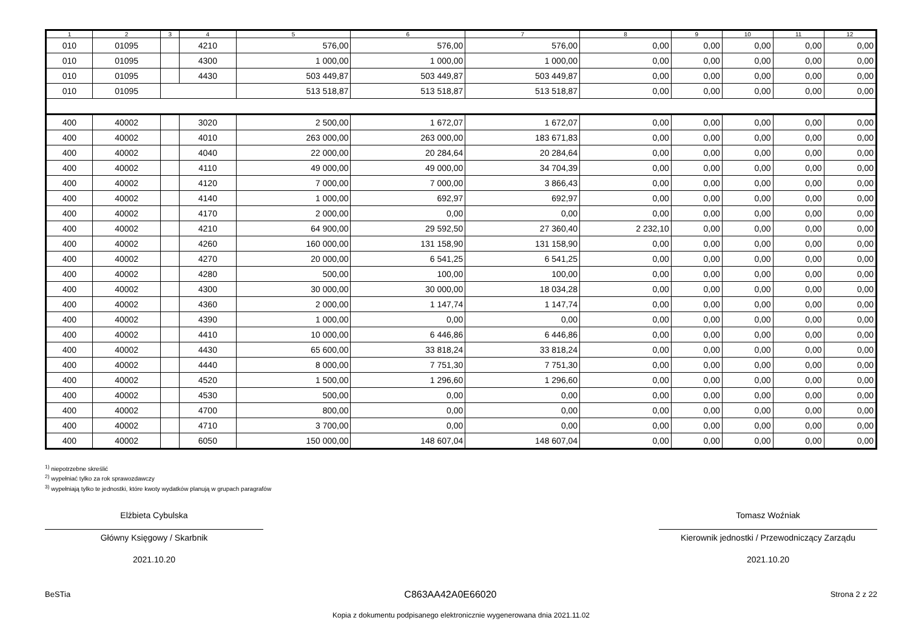| 1 | 2 | 3 | 4 | 5 | 6 | 7 | 8 | 9 | 10 | 11 | 12 |
| --- | --- | --- | --- | --- | --- | --- | --- | --- | --- | --- | --- |
| 010 | 01095 | | 4210 | 576,00 | 576,00 | 576,00 | 0,00 | 0,00 | 0,00 | 0,00 | 0,00 |
| 010 | 01095 | | 4300 | 1 000,00 | 1 000,00 | 1 000,00 | 0,00 | 0,00 | 0,00 | 0,00 | 0,00 |
| 010 | 01095 | | 4430 | 503 449,87 | 503 449,87 | 503 449,87 | 0,00 | 0,00 | 0,00 | 0,00 | 0,00 |
| 010 | 01095 | | | 513 518,87 | 513 518,87 | 513 518,87 | 0,00 | 0,00 | 0,00 | 0,00 | 0,00 |
| 400 | 40002 | | 3020 | 2 500,00 | 1 672,07 | 1 672,07 | 0,00 | 0,00 | 0,00 | 0,00 | 0,00 |
| 400 | 40002 | | 4010 | 263 000,00 | 263 000,00 | 183 671,83 | 0,00 | 0,00 | 0,00 | 0,00 | 0,00 |
| 400 | 40002 | | 4040 | 22 000,00 | 20 284,64 | 20 284,64 | 0,00 | 0,00 | 0,00 | 0,00 | 0,00 |
| 400 | 40002 | | 4110 | 49 000,00 | 49 000,00 | 34 704,39 | 0,00 | 0,00 | 0,00 | 0,00 | 0,00 |
| 400 | 40002 | | 4120 | 7 000,00 | 7 000,00 | 3 866,43 | 0,00 | 0,00 | 0,00 | 0,00 | 0,00 |
| 400 | 40002 | | 4140 | 1 000,00 | 692,97 | 692,97 | 0,00 | 0,00 | 0,00 | 0,00 | 0,00 |
| 400 | 40002 | | 4170 | 2 000,00 | 0,00 | 0,00 | 0,00 | 0,00 | 0,00 | 0,00 | 0,00 |
| 400 | 40002 | | 4210 | 64 900,00 | 29 592,50 | 27 360,40 | 2 232,10 | 0,00 | 0,00 | 0,00 | 0,00 |
| 400 | 40002 | | 4260 | 160 000,00 | 131 158,90 | 131 158,90 | 0,00 | 0,00 | 0,00 | 0,00 | 0,00 |
| 400 | 40002 | | 4270 | 20 000,00 | 6 541,25 | 6 541,25 | 0,00 | 0,00 | 0,00 | 0,00 | 0,00 |
| 400 | 40002 | | 4280 | 500,00 | 100,00 | 100,00 | 0,00 | 0,00 | 0,00 | 0,00 | 0,00 |
| 400 | 40002 | | 4300 | 30 000,00 | 30 000,00 | 18 034,28 | 0,00 | 0,00 | 0,00 | 0,00 | 0,00 |
| 400 | 40002 | | 4360 | 2 000,00 | 1 147,74 | 1 147,74 | 0,00 | 0,00 | 0,00 | 0,00 | 0,00 |
| 400 | 40002 | | 4390 | 1 000,00 | 0,00 | 0,00 | 0,00 | 0,00 | 0,00 | 0,00 | 0,00 |
| 400 | 40002 | | 4410 | 10 000,00 | 6 446,86 | 6 446,86 | 0,00 | 0,00 | 0,00 | 0,00 | 0,00 |
| 400 | 40002 | | 4430 | 65 600,00 | 33 818,24 | 33 818,24 | 0,00 | 0,00 | 0,00 | 0,00 | 0,00 |
| 400 | 40002 | | 4440 | 8 000,00 | 7 751,30 | 7 751,30 | 0,00 | 0,00 | 0,00 | 0,00 | 0,00 |
| 400 | 40002 | | 4520 | 1 500,00 | 1 296,60 | 1 296,60 | 0,00 | 0,00 | 0,00 | 0,00 | 0,00 |
| 400 | 40002 | | 4530 | 500,00 | 0,00 | 0,00 | 0,00 | 0,00 | 0,00 | 0,00 | 0,00 |
| 400 | 40002 | | 4700 | 800,00 | 0,00 | 0,00 | 0,00 | 0,00 | 0,00 | 0,00 | 0,00 |
| 400 | 40002 | | 4710 | 3 700,00 | 0,00 | 0,00 | 0,00 | 0,00 | 0,00 | 0,00 | 0,00 |
| 400 | 40002 | | 6050 | 150 000,00 | 148 607,04 | 148 607,04 | 0,00 | 0,00 | 0,00 | 0,00 | 0,00 |
<sup>1)</sup> niepotrzebne skreślić
<sup>2)</sup> wypełniać tylko za rok sprawozdawczy
<sup>3)</sup> wypełniają tylko te jednostki, które kwoty wydatków planują w grupach paragrafów
Elżbieta Cybulska
Główny Księgowy / Skarbnik
2021.10.20
Tomasz Woźniak
Kierownik jednostki / Przewodniczący Zarządu
2021.10.20
BeSTia C863AA42A0E66020 Strona 2 z 22
Kopia z dokumentu podpisanego elektronicznie wygenerowana dnia 2021.11.02